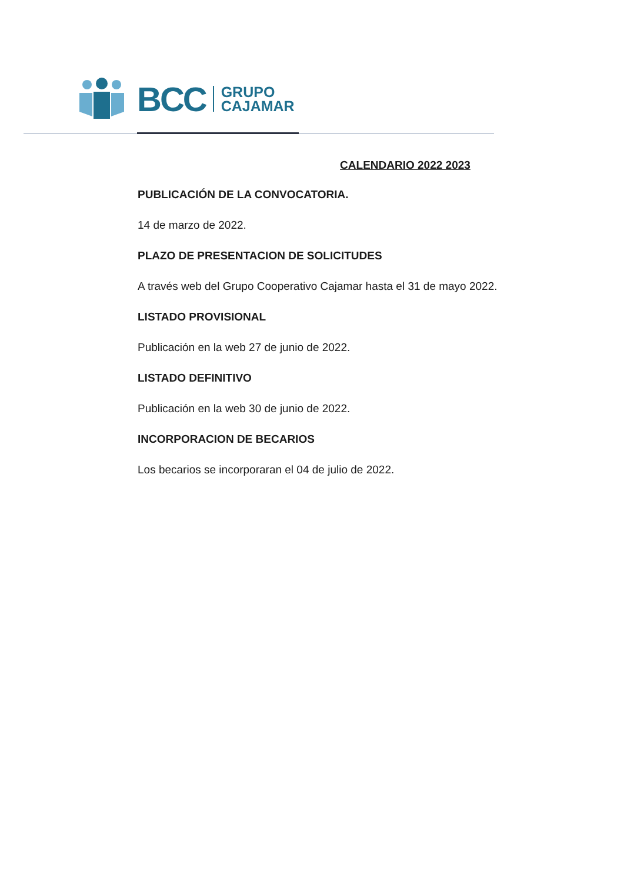BCC GRUPO
CAJAMAR
CALENDARIO 2022 2023
PUBLICACIÓN DE LA CONVOCATORIA.
14 de marzo de 2022.
PLAZO DE PRESENTACION DE SOLICITUDES
A través web del Grupo Cooperativo Cajamar hasta el 31 de mayo 2022.
LISTADO PROVISIONAL
Publicación en la web 27 de junio de 2022.
LISTADO DEFINITIVO
Publicación en la web 30 de junio de 2022.
INCORPORACION DE BECARIOS
Los becarios se incorporaran el 04 de julio de 2022.